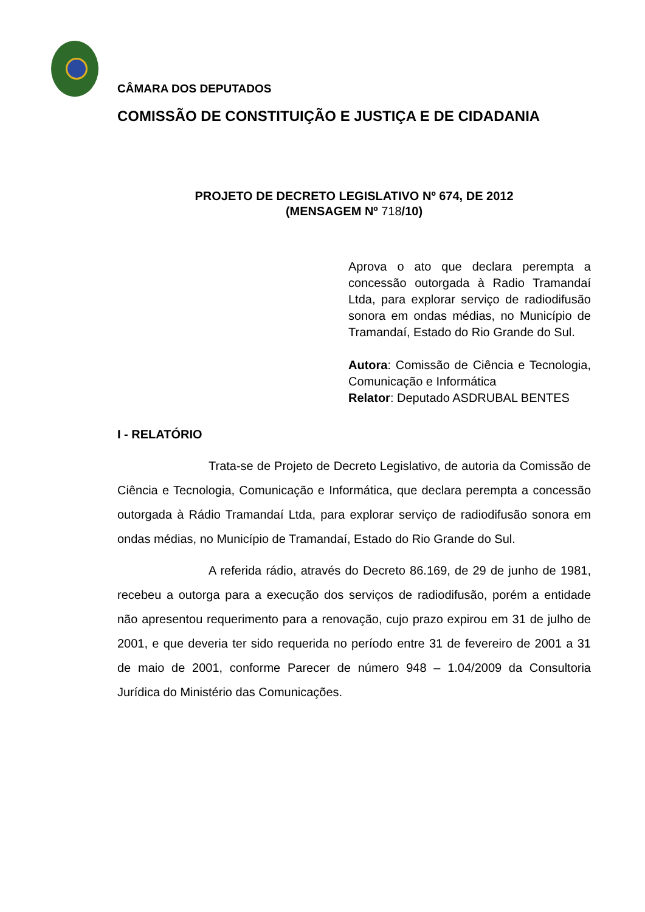CÂMARA DOS DEPUTADOS
COMISSÃO DE CONSTITUIÇÃO E JUSTIÇA E DE CIDADANIA
PROJETO DE DECRETO LEGISLATIVO Nº 674, DE 2012
(MENSAGEM Nº 718/10)
Aprova o ato que declara perempta a concessão outorgada à Radio Tramandaí Ltda, para explorar serviço de radiodifusão sonora em ondas médias, no Município de Tramandaí, Estado do Rio Grande do Sul.
Autora: Comissão de Ciência e Tecnologia, Comunicação e Informática
Relator: Deputado ASDRUBAL BENTES
I - RELATÓRIO
Trata-se de Projeto de Decreto Legislativo, de autoria da Comissão de Ciência e Tecnologia, Comunicação e Informática, que declara perempta a concessão outorgada à Rádio Tramandaí Ltda, para explorar serviço de radiodifusão sonora em ondas médias, no Município de Tramandaí, Estado do Rio Grande do Sul.
A referida rádio, através do Decreto 86.169, de 29 de junho de 1981, recebeu a outorga para a execução dos serviços de radiodifusão, porém a entidade não apresentou requerimento para a renovação, cujo prazo expirou em 31 de julho de 2001, e que deveria ter sido requerida no período entre 31 de fevereiro de 2001 a 31 de maio de 2001, conforme Parecer de número 948 – 1.04/2009 da Consultoria Jurídica do Ministério das Comunicações.